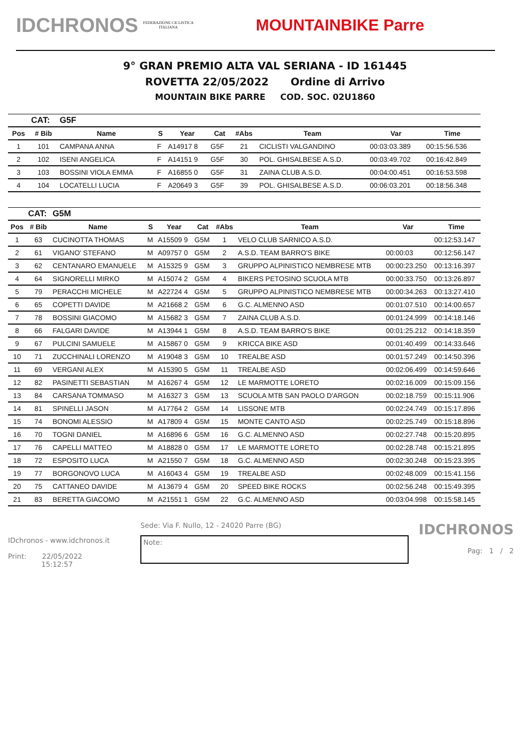IDCHRONOS
FEDERAZIONE CICLISTICA ITALIANA
MOUNTAINBIKE Parre
9° GRAN PREMIO ALTA VAL SERIANA - ID 161445
ROVETTA 22/05/2022 Ordine di Arrivo
MOUNTAIN BIKE PARRE COD. SOC. 02U1860
| | CAT: | G5F | | | | | | | |
| --- | --- | --- | --- | --- | --- | --- | --- | --- | --- |
| Pos | # Bib | Name | S | Year | Cat | #Abs | Team | Var | Time |
| 1 | 101 | CAMPANA ANNA | F | A14917 8 | G5F | 21 | CICLISTI VALGANDINO | 00:03:03.389 | 00:15:56.536 |
| 2 | 102 | ISENI ANGELICA | F | A14151 9 | G5F | 30 | POL. GHISALBESE A.S.D. | 00:03:49.702 | 00:16:42.849 |
| 3 | 103 | BOSSINI VIOLA EMMA | F | A16855 0 | G5F | 31 | ZAINA CLUB A.S.D. | 00:04:00.451 | 00:16:53.598 |
| 4 | 104 | LOCATELLI LUCIA | F | A20649 3 | G5F | 39 | POL. GHISALBESE A.S.D. | 00:06:03.201 | 00:18:56.348 |
| | CAT: | G5M | | | | | | | |
| --- | --- | --- | --- | --- | --- | --- | --- | --- | --- |
| Pos | # Bib | Name | S | Year | Cat | #Abs | Team | Var | Time |
| 1 | 63 | CUCINOTTA THOMAS | M | A15509 9 | G5M | 1 | VELO CLUB SARNICO A.S.D. | | 00:12:53.147 |
| 2 | 61 | VIGANO' STEFANO | M | A09757 0 | G5M | 2 | A.S.D. TEAM BARRO'S BIKE | 00:00:03 | 00:12:56.147 |
| 3 | 62 | CENTANARO EMANUELE | M | A15325 9 | G5M | 3 | GRUPPO ALPINISTICO NEMBRESE MTB | 00:00:23.250 | 00:13:16.397 |
| 4 | 64 | SIGNORELLI MIRKO | M | A15074 2 | G5M | 4 | BIKERS PETOSINO SCUOLA MTB | 00:00:33.750 | 00:13:26.897 |
| 5 | 79 | PERACCHI MICHELE | M | A22724 4 | G5M | 5 | GRUPPO ALPINISTICO NEMBRESE MTB | 00:00:34.263 | 00:13:27.410 |
| 6 | 65 | COPETTI DAVIDE | M | A21668 2 | G5M | 6 | G.C. ALMENNO ASD | 00:01:07.510 | 00:14:00.657 |
| 7 | 78 | BOSSINI GIACOMO | M | A15682 3 | G5M | 7 | ZAINA CLUB A.S.D. | 00:01:24.999 | 00:14:18.146 |
| 8 | 66 | FALGARI DAVIDE | M | A13944 1 | G5M | 8 | A.S.D. TEAM BARRO'S BIKE | 00:01:25.212 | 00:14:18.359 |
| 9 | 67 | PULCINI SAMUELE | M | A15867 0 | G5M | 9 | KRICCA BIKE ASD | 00:01:40.499 | 00:14:33.646 |
| 10 | 71 | ZUCCHINALI LORENZO | M | A19048 3 | G5M | 10 | TREALBE ASD | 00:01:57.249 | 00:14:50.396 |
| 11 | 69 | VERGANI ALEX | M | A15390 5 | G5M | 11 | TREALBE ASD | 00:02:06.499 | 00:14:59.646 |
| 12 | 82 | PASINETTI SEBASTIAN | M | A16267 4 | G5M | 12 | LE MARMOTTE LORETO | 00:02:16.009 | 00:15:09.156 |
| 13 | 84 | CARSANA TOMMASO | M | A16327 3 | G5M | 13 | SCUOLA MTB SAN PAOLO D'ARGON | 00:02:18.759 | 00:15:11.906 |
| 14 | 81 | SPINELLI JASON | M | A17764 2 | G5M | 14 | LISSONE MTB | 00:02:24.749 | 00:15:17.896 |
| 15 | 74 | BONOMI ALESSIO | M | A17809 4 | G5M | 15 | MONTE CANTO ASD | 00:02:25.749 | 00:15:18.896 |
| 16 | 70 | TOGNI DANIEL | M | A16896 6 | G5M | 16 | G.C. ALMENNO ASD | 00:02:27.748 | 00:15:20.895 |
| 17 | 76 | CAPELLI MATTEO | M | A18828 0 | G5M | 17 | LE MARMOTTE LORETO | 00:02:28.748 | 00:15:21.895 |
| 18 | 72 | ESPOSITO LUCA | M | A21550 7 | G5M | 18 | G.C. ALMENNO ASD | 00:02:30.248 | 00:15:23.395 |
| 19 | 77 | BORGONOVO LUCA | M | A16043 4 | G5M | 19 | TREALBE ASD | 00:02:48.009 | 00:15:41.156 |
| 20 | 75 | CATTANEO DAVIDE | M | A13679 4 | G5M | 20 | SPEED BIKE ROCKS | 00:02:56.248 | 00:15:49.395 |
| 21 | 83 | BERETTA GIACOMO | M | A21551 1 | G5M | 22 | G.C. ALMENNO ASD | 00:03:04.998 | 00:15:58.145 |
IDchronos - www.idchronos.it
Print: 22/05/2022
15:12:57
Sede: Via F. Nullo, 12 - 24020 Parre (BG)
Note:
IDCHRONOS
Pag: 1 / 2